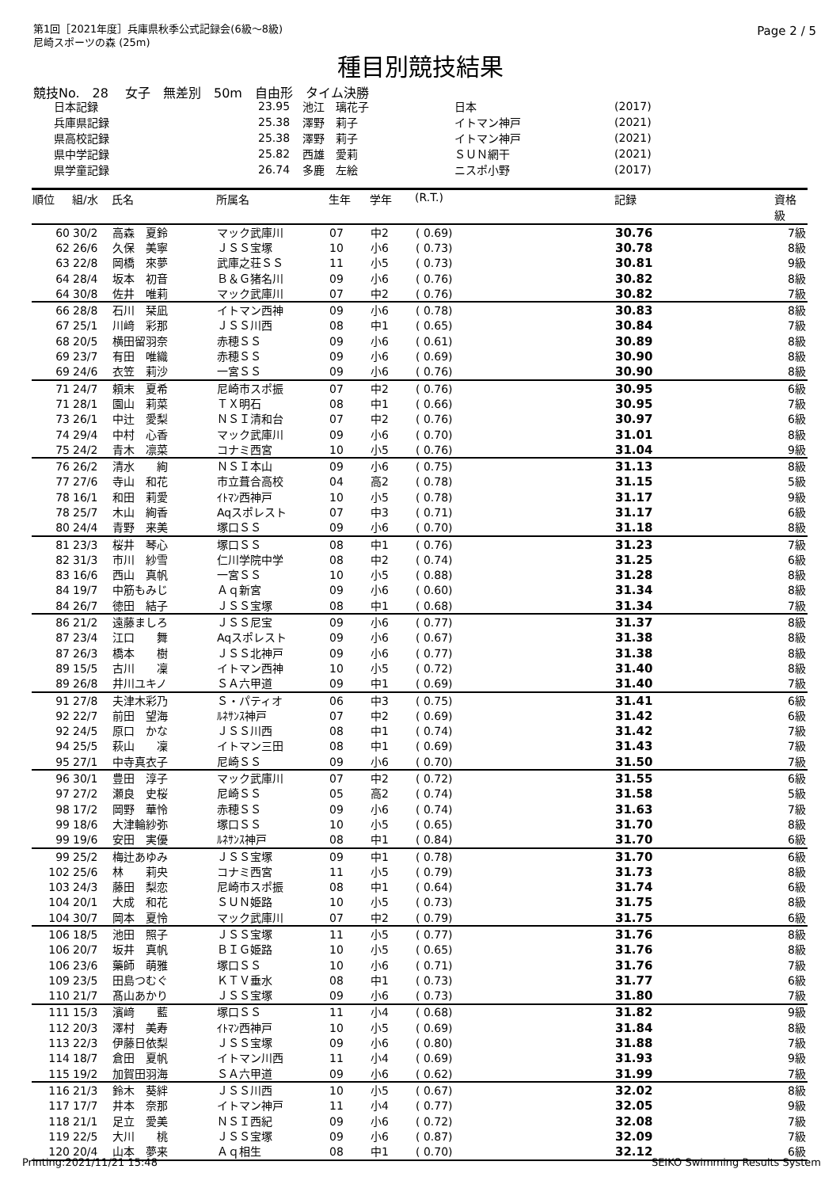第1回［2021年度］兵庫県秋季公式記録会(6級～8級)
尼崎スポーツの森 (25m)
Page 2 / 5
種目別競技結果
競技No.　28　 女子　無差別　50m　自由形　タイム決勝
| 日本記録 | 23.95 | 池江 璃花子 | 日本 | (2017) |
| 兵庫県記録 | 25.38 | 澤野 莉子 | イトマン神戸 | (2021) |
| 県高校記録 | 25.38 | 澤野 莉子 | イトマン神戸 | (2021) |
| 県中学記録 | 25.82 | 西雄 愛莉 | ＳＵＮ網干 | (2021) |
| 県学童記録 | 26.74 | 多鹿 左絵 | ニスポ小野 | (2017) |
| 順位 | 組/水 | 氏名 | 所属名 | 生年 | 学年 | (R.T.) | 記録 | 資格 級 |
| --- | --- | --- | --- | --- | --- | --- | --- | --- |
| 60 | 30/2 | 高森 夏鈴 | マック武庫川 | 07 | 中2 | ( 0.69) | 30.76 | 7級 |
| 62 | 26/6 | 久保 美寧 | ＪＳＳ宝塚 | 10 | 小6 | ( 0.73) | 30.78 | 8級 |
| 63 | 22/8 | 岡橋 來夢 | 武庫之荘ＳＳ | 11 | 小5 | ( 0.73) | 30.81 | 9級 |
| 64 | 28/4 | 坂本 初音 | Ｂ＆Ｇ猪名川 | 09 | 小6 | ( 0.76) | 30.82 | 8級 |
| 64 | 30/8 | 佐井 唯莉 | マック武庫川 | 07 | 中2 | ( 0.76) | 30.82 | 7級 |
| 66 | 28/8 | 石川 栞凪 | イトマン西神 | 09 | 小6 | ( 0.78) | 30.83 | 8級 |
| 67 | 25/1 | 川﨑 彩那 | ＪＳＳ川西 | 08 | 中1 | ( 0.65) | 30.84 | 7級 |
| 68 | 20/5 | 横田留羽奈 | 赤穂ＳＳ | 09 | 小6 | ( 0.61) | 30.89 | 8級 |
| 69 | 23/7 | 有田 唯織 | 赤穂ＳＳ | 09 | 小6 | ( 0.69) | 30.90 | 8級 |
| 69 | 24/6 | 衣笠 莉沙 | 一宮ＳＳ | 09 | 小6 | ( 0.76) | 30.90 | 8級 |
| 71 | 24/7 | 頼末 夏希 | 尼崎市スポ振 | 07 | 中2 | ( 0.76) | 30.95 | 6級 |
| 71 | 28/1 | 園山 莉菜 | ＴＸ明石 | 08 | 中1 | ( 0.66) | 30.95 | 7級 |
| 73 | 26/1 | 中辻 愛梨 | ＮＳＩ清和台 | 07 | 中2 | ( 0.76) | 30.97 | 6級 |
| 74 | 29/4 | 中村 心香 | マック武庫川 | 09 | 小6 | ( 0.70) | 31.01 | 8級 |
| 75 | 24/2 | 青木 凛菜 | コナミ西宮 | 10 | 小5 | ( 0.76) | 31.04 | 9級 |
| 76 | 26/2 | 清水 絢 | ＮＳＩ本山 | 09 | 小6 | ( 0.75) | 31.13 | 8級 |
| 77 | 27/6 | 寺山 和花 | 市立葺合高校 | 04 | 高2 | ( 0.78) | 31.15 | 5級 |
| 78 | 16/1 | 和田 莉愛 | ｲﾄﾏﾝ西神戸 | 10 | 小5 | ( 0.78) | 31.17 | 9級 |
| 78 | 25/7 | 木山 絢香 | Aqスポレスト | 07 | 中3 | ( 0.71) | 31.17 | 6級 |
| 80 | 24/4 | 青野 来美 | 塚口ＳＳ | 09 | 小6 | ( 0.70) | 31.18 | 8級 |
| 81 | 23/3 | 桜井 琴心 | 塚口ＳＳ | 08 | 中1 | ( 0.76) | 31.23 | 7級 |
| 82 | 31/3 | 市川 紗雪 | 仁川学院中学 | 08 | 中2 | ( 0.74) | 31.25 | 6級 |
| 83 | 16/6 | 西山 真帆 | 一宮ＳＳ | 10 | 小5 | ( 0.88) | 31.28 | 8級 |
| 84 | 19/7 | 中筋もみじ | Ａｑ新宮 | 09 | 小6 | ( 0.60) | 31.34 | 8級 |
| 84 | 26/7 | 徳田 結子 | ＪＳＳ宝塚 | 08 | 中1 | ( 0.68) | 31.34 | 7級 |
| 86 | 21/2 | 遠藤ましろ | ＪＳＳ尼宝 | 09 | 小6 | ( 0.77) | 31.37 | 8級 |
| 87 | 23/4 | 江口 舞 | Aqスポレスト | 09 | 小6 | ( 0.67) | 31.38 | 8級 |
| 87 | 26/3 | 橋本 樹 | ＪＳＳ北神戸 | 09 | 小6 | ( 0.77) | 31.38 | 8級 |
| 89 | 15/5 | 古川 凜 | イトマン西神 | 10 | 小5 | ( 0.72) | 31.40 | 8級 |
| 89 | 26/8 | 井川ユキノ | ＳＡ六甲道 | 09 | 中1 | ( 0.69) | 31.40 | 7級 |
| 91 | 27/8 | 夫津木彩乃 | Ｓ・パティオ | 06 | 中3 | ( 0.75) | 31.41 | 6級 |
| 92 | 22/7 | 前田 望海 | ﾙﾈｻﾝｽ神戸 | 07 | 中2 | ( 0.69) | 31.42 | 6級 |
| 92 | 24/5 | 原口 かな | ＪＳＳ川西 | 08 | 中1 | ( 0.74) | 31.42 | 7級 |
| 94 | 25/5 | 萩山 凜 | イトマン三田 | 08 | 中1 | ( 0.69) | 31.43 | 7級 |
| 95 | 27/1 | 中寺真衣子 | 尼崎ＳＳ | 09 | 小6 | ( 0.70) | 31.50 | 7級 |
| 96 | 30/1 | 豊田 淳子 | マック武庫川 | 07 | 中2 | ( 0.72) | 31.55 | 6級 |
| 97 | 27/2 | 瀬良 史桜 | 尼崎ＳＳ | 05 | 高2 | ( 0.74) | 31.58 | 5級 |
| 98 | 17/2 | 岡野 華怜 | 赤穂ＳＳ | 09 | 小6 | ( 0.74) | 31.63 | 7級 |
| 99 | 18/6 | 大津輪紗弥 | 塚口ＳＳ | 10 | 小5 | ( 0.65) | 31.70 | 8級 |
| 99 | 19/6 | 安田 実優 | ﾙﾈｻﾝｽ神戸 | 08 | 中1 | ( 0.84) | 31.70 | 6級 |
| 99 | 25/2 | 梅辻あゆみ | ＪＳＳ宝塚 | 09 | 中1 | ( 0.78) | 31.70 | 6級 |
| 102 | 25/6 | 林 莉央 | コナミ西宮 | 11 | 小5 | ( 0.79) | 31.73 | 8級 |
| 103 | 24/3 | 藤田 梨恋 | 尼崎市スポ振 | 08 | 中1 | ( 0.64) | 31.74 | 6級 |
| 104 | 20/1 | 大成 和花 | ＳＵＮ姫路 | 10 | 小5 | ( 0.73) | 31.75 | 8級 |
| 104 | 30/7 | 岡本 夏怜 | マック武庫川 | 07 | 中2 | ( 0.79) | 31.75 | 6級 |
| 106 | 18/5 | 池田 照子 | ＪＳＳ宝塚 | 11 | 小5 | ( 0.77) | 31.76 | 8級 |
| 106 | 20/7 | 坂井 真帆 | ＢＩＧ姫路 | 10 | 小5 | ( 0.65) | 31.76 | 8級 |
| 106 | 23/6 | 藥師 萌雅 | 塚口ＳＳ | 10 | 小6 | ( 0.71) | 31.76 | 7級 |
| 109 | 23/5 | 田島つむぐ | ＫＴＶ垂水 | 08 | 中1 | ( 0.73) | 31.77 | 6級 |
| 110 | 21/7 | 髙山あかり | ＪＳＳ宝塚 | 09 | 小6 | ( 0.73) | 31.80 | 7級 |
| 111 | 15/3 | 濱﨑 藍 | 塚口ＳＳ | 11 | 小4 | ( 0.68) | 31.82 | 9級 |
| 112 | 20/3 | 澤村 美寿 | ｲﾄﾏﾝ西神戸 | 10 | 小5 | ( 0.69) | 31.84 | 8級 |
| 113 | 22/3 | 伊藤日依梨 | ＪＳＳ宝塚 | 09 | 小6 | ( 0.80) | 31.88 | 7級 |
| 114 | 18/7 | 倉田 夏帆 | イトマン川西 | 11 | 小4 | ( 0.69) | 31.93 | 9級 |
| 115 | 19/2 | 加賀田羽海 | ＳＡ六甲道 | 09 | 小6 | ( 0.62) | 31.99 | 7級 |
| 116 | 21/3 | 鈴木 葵絆 | ＪＳＳ川西 | 10 | 小5 | ( 0.67) | 32.02 | 8級 |
| 117 | 17/7 | 井本 奈那 | イトマン神戸 | 11 | 小4 | ( 0.77) | 32.05 | 9級 |
| 118 | 21/1 | 足立 愛美 | ＮＳＩ西紀 | 09 | 小6 | ( 0.72) | 32.08 | 7級 |
| 119 | 22/5 | 大川 桃 | ＪＳＳ宝塚 | 09 | 小6 | ( 0.87) | 32.09 | 7級 |
| 120 | 20/4 | 山本 夢来 | Ａｑ相生 | 08 | 中1 | ( 0.70) | 32.12 | 6級 |
Printing:2021/11/21 15:48 SEIKO Swimming Results System